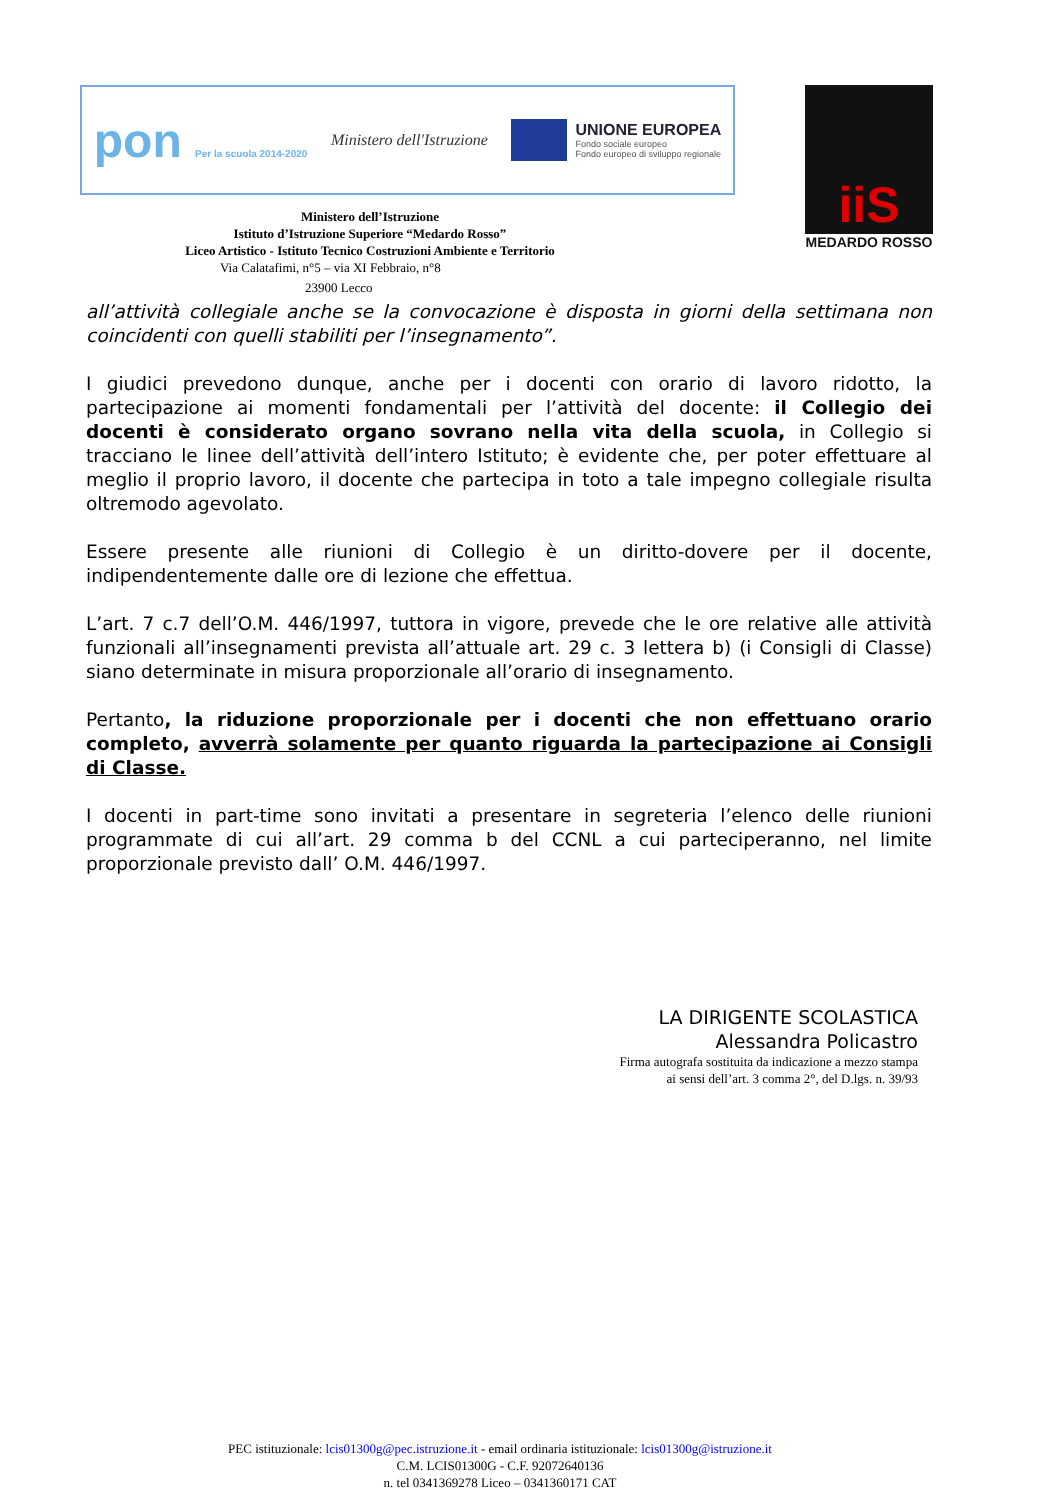pon Per la scuola 2014-2020
Ministero dell'Istruzione
UNIONE EUROPEA
Fondo sociale europeo
Fondo europeo di sviluppo regionale
iiS
MEDARDO ROSSO
Ministero dell’Istruzione
Istituto d’Istruzione Superiore “Medardo Rosso”
Liceo Artistico - Istituto Tecnico Costruzioni Ambiente e Territorio
Via Calatafimi, n°5 – via XI Febbraio, n°8
23900 Lecco
all’attività collegiale anche se la convocazione è disposta in giorni della settimana non coincidenti con quelli stabiliti per l’insegnamento”.
I giudici prevedono dunque, anche per i docenti con orario di lavoro ridotto, la partecipazione ai momenti fondamentali per l’attività del docente: il Collegio dei docenti è considerato organo sovrano nella vita della scuola, in Collegio si tracciano le linee dell’attività dell’intero Istituto; è evidente che, per poter effettuare al meglio il proprio lavoro, il docente che partecipa in toto a tale impegno collegiale risulta oltremodo agevolato.
Essere presente alle riunioni di Collegio è un diritto-dovere per il docente, indipendentemente dalle ore di lezione che effettua.
L’art. 7 c.7 dell’O.M. 446/1997, tuttora in vigore, prevede che le ore relative alle attività funzionali all’insegnamenti prevista all’attuale art. 29 c. 3 lettera b) (i Consigli di Classe) siano determinate in misura proporzionale all’orario di insegnamento.
Pertanto, la riduzione proporzionale per i docenti che non effettuano orario completo, avverrà solamente per quanto riguarda la partecipazione ai Consigli di Classe.
I docenti in part-time sono invitati a presentare in segreteria l’elenco delle riunioni programmate di cui all’art. 29 comma b del CCNL a cui parteciperanno, nel limite proporzionale previsto dall’ O.M. 446/1997.
LA DIRIGENTE SCOLASTICA
Alessandra Policastro
Firma autografa sostituita da indicazione a mezzo stampa
ai sensi dell’art. 3 comma 2°, del D.lgs. n. 39/93
PEC istituzionale: lcis01300g@pec.istruzione.it - email ordinaria istituzionale: lcis01300g@istruzione.it
C.M. LCIS01300G - C.F. 92072640136
n. tel 0341369278 Liceo – 0341360171 CAT